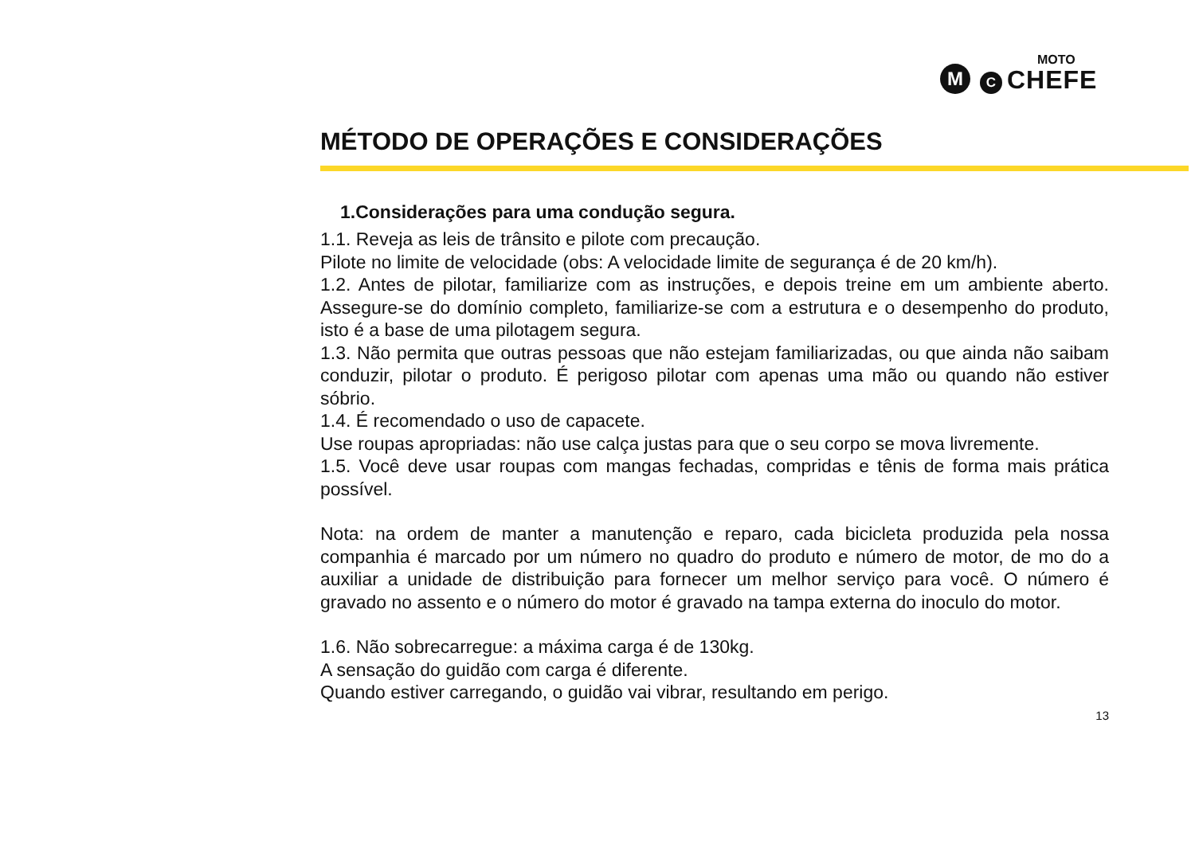M C
MOTO
CHEFE
MÉTODO DE OPERAÇÕES E CONSIDERAÇÕES
1.Considerações para uma condução segura.
1.1. Reveja as leis de trânsito e pilote com precaução.
Pilote no limite de velocidade (obs: A velocidade limite de segurança é de 20 km/h).
1.2. Antes de pilotar, familiarize com as instruções, e depois treine em um ambiente aberto. Assegure-se do domínio completo, familiarize-se com a estrutura e o desempenho do produto, isto é a base de uma pilotagem segura.
1.3. Não permita que outras pessoas que não estejam familiarizadas, ou que ainda não saibam conduzir, pilotar o produto. É perigoso pilotar com apenas uma mão ou quando não estiver sóbrio.
1.4. É recomendado o uso de capacete.
Use roupas apropriadas: não use calça justas para que o seu corpo se mova livremente.
1.5. Você deve usar roupas com mangas fechadas, compridas e tênis de forma mais prática possível.
Nota: na ordem de manter a manutenção e reparo, cada bicicleta produzida pela nossa companhia é marcado por um número no quadro do produto e número de motor, de mo do a auxiliar a unidade de distribuição para fornecer um melhor serviço para você. O número é gravado no assento e o número do motor é gravado na tampa externa do inoculo do motor.
1.6. Não sobrecarregue: a máxima carga é de 130kg.
A sensação do guidão com carga é diferente.
Quando estiver carregando, o guidão vai vibrar, resultando em perigo.
13